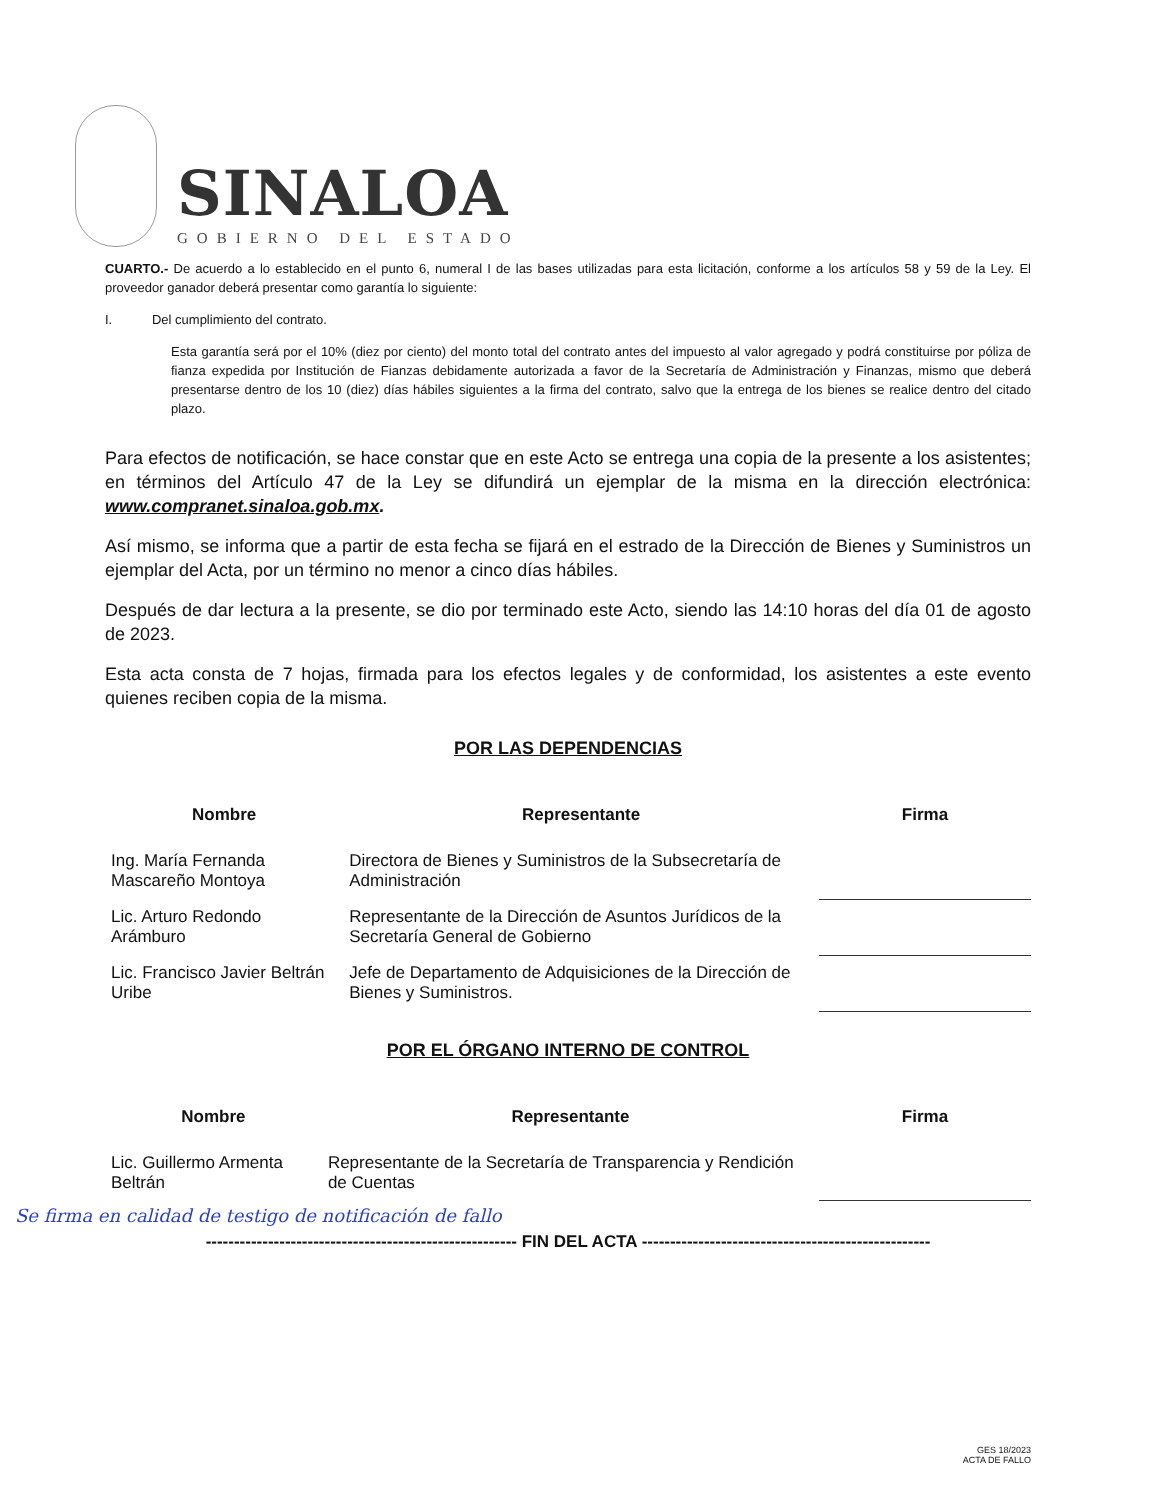SINALOA
GOBIERNO DEL ESTADO
CUARTO.- De acuerdo a lo establecido en el punto 6, numeral I de las bases utilizadas para esta licitación, conforme a los artículos 58 y 59 de la Ley. El proveedor ganador deberá presentar como garantía lo siguiente:
I. Del cumplimiento del contrato.
Esta garantía será por el 10% (diez por ciento) del monto total del contrato antes del impuesto al valor agregado y podrá constituirse por póliza de fianza expedida por Institución de Fianzas debidamente autorizada a favor de la Secretaría de Administración y Finanzas, mismo que deberá presentarse dentro de los 10 (diez) días hábiles siguientes a la firma del contrato, salvo que la entrega de los bienes se realice dentro del citado plazo.
Para efectos de notificación, se hace constar que en este Acto se entrega una copia de la presente a los asistentes; en términos del Artículo 47 de la Ley se difundirá un ejemplar de la misma en la dirección electrónica: www.compranet.sinaloa.gob.mx.
Así mismo, se informa que a partir de esta fecha se fijará en el estrado de la Dirección de Bienes y Suministros un ejemplar del Acta, por un término no menor a cinco días hábiles.
Después de dar lectura a la presente, se dio por terminado este Acto, siendo las 14:10 horas del día 01 de agosto de 2023.
Esta acta consta de 7 hojas, firmada para los efectos legales y de conformidad, los asistentes a este evento quienes reciben copia de la misma.
POR LAS DEPENDENCIAS
| Nombre | Representante | Firma |
| --- | --- | --- |
| Ing. María Fernanda Mascareño Montoya | Directora de Bienes y Suministros de la Subsecretaría de Administración | |
| Lic. Arturo Redondo Arámburo | Representante de la Dirección de Asuntos Jurídicos de la Secretaría General de Gobierno | |
| Lic. Francisco Javier Beltrán Uribe | Jefe de Departamento de Adquisiciones de la Dirección de Bienes y Suministros. | |
POR EL ÓRGANO INTERNO DE CONTROL
| Nombre | Representante | Firma |
| --- | --- | --- |
| Lic. Guillermo Armenta Beltrán | Representante de la Secretaría de Transparencia y Rendición de Cuentas | |
Se firma en calidad de testigo de notificación de fallo
------------------------------------------------------- FIN DEL ACTA ---------------------------------------------------
GES 18/2023
ACTA DE FALLO